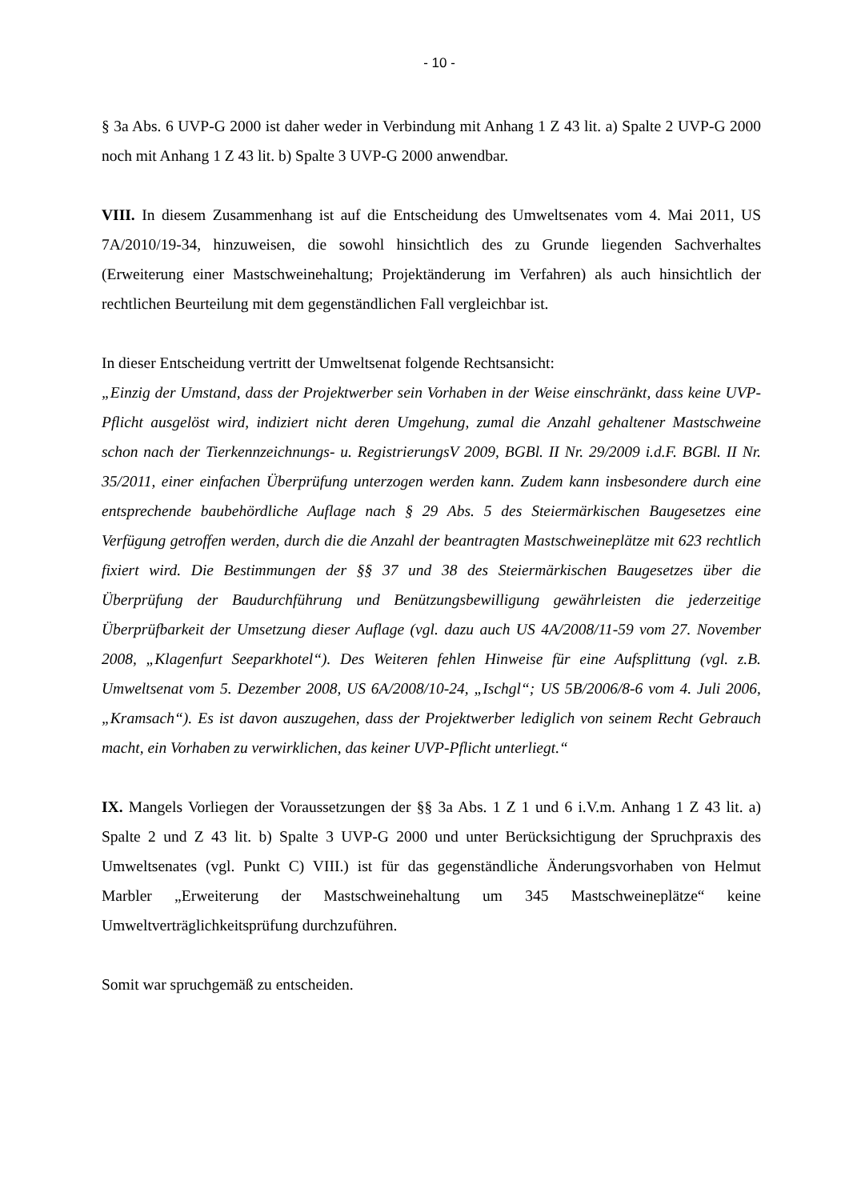- 10 -
§ 3a Abs. 6 UVP-G 2000 ist daher weder in Verbindung mit Anhang 1 Z 43 lit. a) Spalte 2 UVP-G 2000 noch mit Anhang 1 Z 43 lit. b) Spalte 3 UVP-G 2000 anwendbar.
VIII. In diesem Zusammenhang ist auf die Entscheidung des Umweltsenates vom 4. Mai 2011, US 7A/2010/19-34, hinzuweisen, die sowohl hinsichtlich des zu Grunde liegenden Sachverhaltes (Erweiterung einer Mastschweinehaltung; Projektänderung im Verfahren) als auch hinsichtlich der rechtlichen Beurteilung mit dem gegenständlichen Fall vergleichbar ist.
In dieser Entscheidung vertritt der Umweltsenat folgende Rechtsansicht:
„Einzig der Umstand, dass der Projektwerber sein Vorhaben in der Weise einschränkt, dass keine UVP-Pflicht ausgelöst wird, indiziert nicht deren Umgehung, zumal die Anzahl gehaltener Mastschweine schon nach der Tierkennzeichnungs- u. RegistrierungsV 2009, BGBl. II Nr. 29/2009 i.d.F. BGBl. II Nr. 35/2011, einer einfachen Überprüfung unterzogen werden kann. Zudem kann insbesondere durch eine entsprechende baubehördliche Auflage nach § 29 Abs. 5 des Steiermärkischen Baugesetzes eine Verfügung getroffen werden, durch die die Anzahl der beantragten Mastschweineplätze mit 623 rechtlich fixiert wird. Die Bestimmungen der §§ 37 und 38 des Steiermärkischen Baugesetzes über die Überprüfung der Baudurchführung und Benützungsbewilligung gewährleisten die jederzeitige Überprüfbarkeit der Umsetzung dieser Auflage (vgl. dazu auch US 4A/2008/11-59 vom 27. November 2008, „Klagenfurt Seeparkhotel“). Des Weiteren fehlen Hinweise für eine Aufsplittung (vgl. z.B. Umweltsenat vom 5. Dezember 2008, US 6A/2008/10-24, „Ischgl“; US 5B/2006/8-6 vom 4. Juli 2006, „Kramsach“). Es ist davon auszugehen, dass der Projektwerber lediglich von seinem Recht Gebrauch macht, ein Vorhaben zu verwirklichen, das keiner UVP-Pflicht unterliegt.“
IX. Mangels Vorliegen der Voraussetzungen der §§ 3a Abs. 1 Z 1 und 6 i.V.m. Anhang 1 Z 43 lit. a) Spalte 2 und Z 43 lit. b) Spalte 3 UVP-G 2000 und unter Berücksichtigung der Spruchpraxis des Umweltsenates (vgl. Punkt C) VIII.) ist für das gegenständliche Änderungsvorhaben von Helmut Marbler „Erweiterung der Mastschweinehaltung um 345 Mastschweineplätze“ keine Umweltverträglichkeitsprüfung durchzuführen.
Somit war spruchgemäß zu entscheiden.